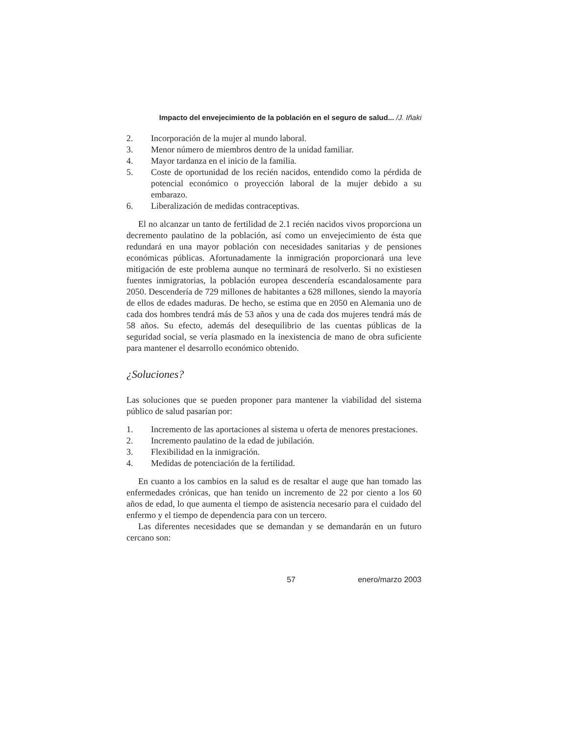Impacto del envejecimiento de la población en el seguro de salud... /J. Iñaki
2. Incorporación de la mujer al mundo laboral.
3. Menor número de miembros dentro de la unidad familiar.
4. Mayor tardanza en el inicio de la familia.
5. Coste de oportunidad de los recién nacidos, entendido como la pérdida de potencial económico o proyección laboral de la mujer debido a su embarazo.
6. Liberalización de medidas contraceptivas.
El no alcanzar un tanto de fertilidad de 2.1 recién nacidos vivos proporciona un decremento paulatino de la población, así como un envejecimiento de ésta que redundará en una mayor población con necesidades sanitarias y de pensiones económicas públicas. Afortunadamente la inmigración proporcionará una leve mitigación de este problema aunque no terminará de resolverlo. Si no existiesen fuentes inmigratorias, la población europea descendería escandalosamente para 2050. Descendería de 729 millones de habitantes a 628 millones, siendo la mayoría de ellos de edades maduras. De hecho, se estima que en 2050 en Alemania uno de cada dos hombres tendrá más de 53 años y una de cada dos mujeres tendrá más de 58 años. Su efecto, además del desequilibrio de las cuentas públicas de la seguridad social, se vería plasmado en la inexistencia de mano de obra suficiente para mantener el desarrollo económico obtenido.
¿Soluciones?
Las soluciones que se pueden proponer para mantener la viabilidad del sistema público de salud pasarían por:
1. Incremento de las aportaciones al sistema u oferta de menores prestaciones.
2. Incremento paulatino de la edad de jubilación.
3. Flexibilidad en la inmigración.
4. Medidas de potenciación de la fertilidad.
En cuanto a los cambios en la salud es de resaltar el auge que han tomado las enfermedades crónicas, que han tenido un incremento de 22 por ciento a los 60 años de edad, lo que aumenta el tiempo de asistencia necesario para el cuidado del enfermo y el tiempo de dependencia para con un tercero.
Las diferentes necesidades que se demandan y se demandarán en un futuro cercano son:
57 enero/marzo 2003